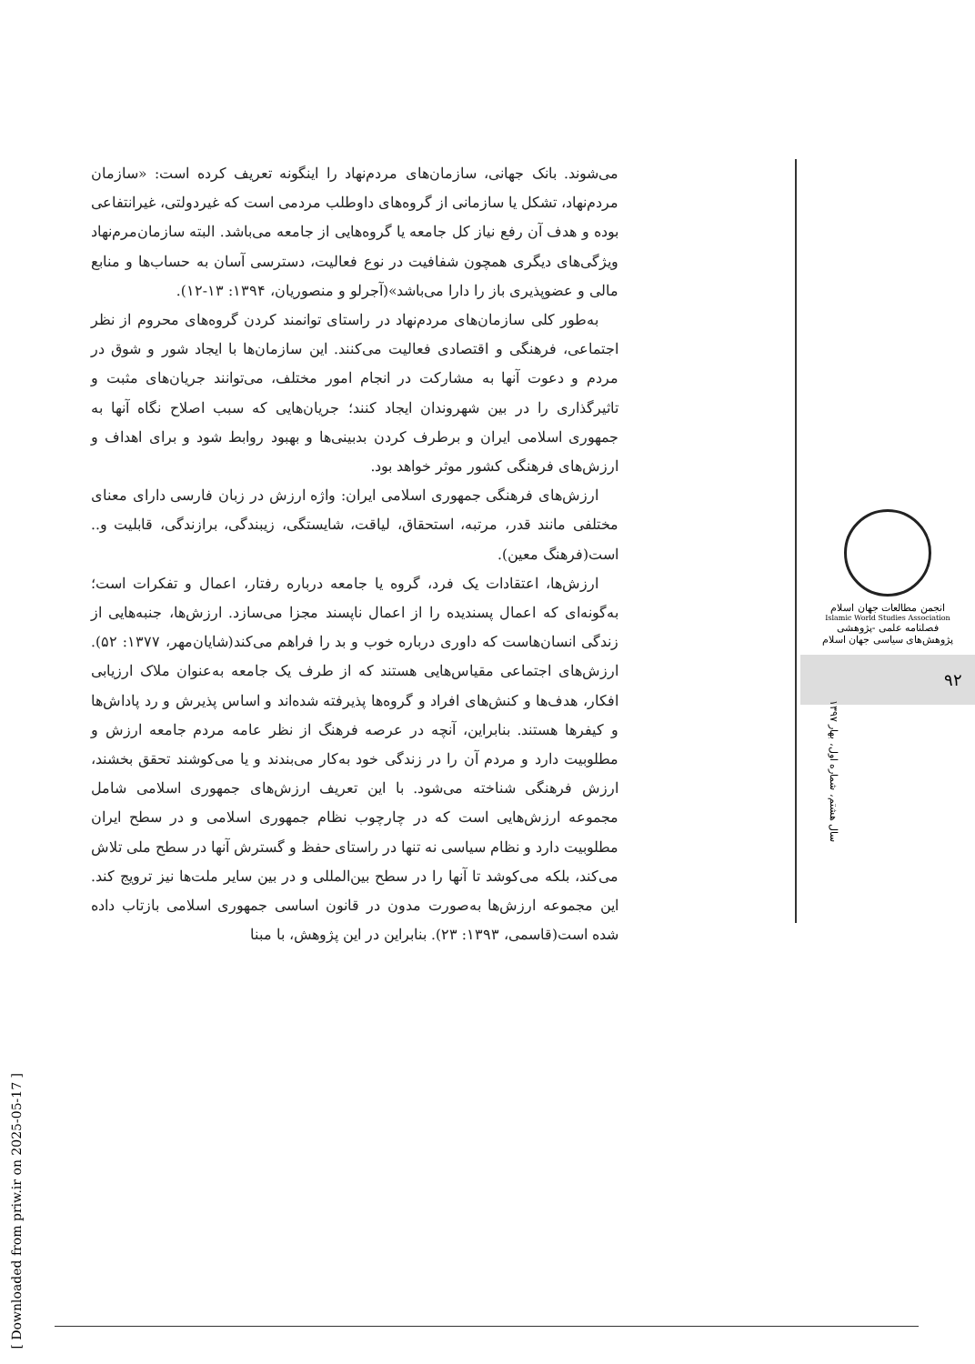می‌شوند. بانک جهانی، سازمان‌های مردم‌نهاد را اینگونه تعریف کرده است: «سازمان مردم‌نهاد، تشکل یا سازمانی از گروه‌های داوطلب مردمی است که غیردولتی، غیرانتفاعی بوده و هدف آن رفع نیاز کل جامعه یا گروه‌هایی از جامعه می‌باشد. البته سازمان‌مرم‌نهاد ویژگی‌های دیگری همچون شفافیت در نوع فعالیت، دسترسی آسان به حساب‌ها و منابع مالی و عضوپذیری باز را دارا می‌باشد»(آجرلو و منصوریان، ۱۳۹۴: ۱۳-۱۲).
به‌طور کلی سازمان‌های مردم‌نهاد در راستای توانمند کردن گروه‌های محروم از نظر اجتماعی، فرهنگی و اقتصادی فعالیت می‌کنند. این سازمان‌ها با ایجاد شور و شوق در مردم و دعوت آنها به مشارکت در انجام امور مختلف، می‌توانند جریان‌های مثبت و تاثیرگذاری را در بین شهروندان ایجاد کنند؛ جریان‌هایی که سبب اصلاح نگاه آنها به جمهوری اسلامی ایران و برطرف کردن بدبینی‌ها و بهبود روابط شود و برای اهداف و ارزش‌های فرهنگی کشور موثر خواهد بود.
ارزش‌های فرهنگی جمهوری اسلامی ایران: واژه ارزش در زبان فارسی دارای معنای مختلفی مانند قدر، مرتبه، استحقاق، لیاقت، شایستگی، زیبندگی، برازندگی، قابلیت و.. است(فرهنگ معین).
ارزش‌ها، اعتقادات یک فرد، گروه یا جامعه درباره رفتار، اعمال و تفکرات است؛ به‌گونه‌ای که اعمال پسندیده را از اعمال ناپسند مجزا می‌سازد. ارزش‌ها، جنبه‌هایی از زندگی انسان‌هاست که داوری درباره خوب و بد را فراهم می‌کند(شایان‌مهر، ۱۳۷۷: ۵۲). ارزش‌های اجتماعی مقیاس‌هایی هستند که از طرف یک جامعه به‌عنوان ملاک ارزیابی افکار، هدف‌ها و کنش‌های افراد و گروه‌ها پذیرفته شده‌اند و اساس پذیرش و رد پاداش‌ها و کیفرها هستند. بنابراین، آنچه در عرصه فرهنگ از نظر عامه مردم جامعه ارزش و مطلوبیت دارد و مردم آن را در زندگی خود به‌کار می‌بندند و یا می‌کوشند تحقق بخشند، ارزش فرهنگی شناخته می‌شود. با این تعریف ارزش‌های جمهوری اسلامی شامل مجموعه ارزش‌هایی است که در چارچوب نظام جمهوری اسلامی و در سطح ایران مطلوبیت دارد و نظام سیاسی نه تنها در راستای حفظ و گسترش آنها در سطح ملی تلاش می‌کند، بلکه می‌کوشد تا آنها را در سطح بین‌المللی و در بین سایر ملت‌ها نیز ترویج کند. این مجموعه ارزش‌ها به‌صورت مدون در قانون اساسی جمهوری اسلامی بازتاب داده شده است(قاسمی، ۱۳۹۳: ۲۳). بنابراین در این پژوهش، با مبنا
انجمن مطالعات جهان اسلام
Islamic World Studies Association
فصلنامه علمی -پژوهشی
پژوهش‌های سیاسی جهان اسلام
۹۲
سال هشتم، شماره اول، بهار ۱۳۹۷
[ Downloaded from priw.ir on 2025-05-17 ]